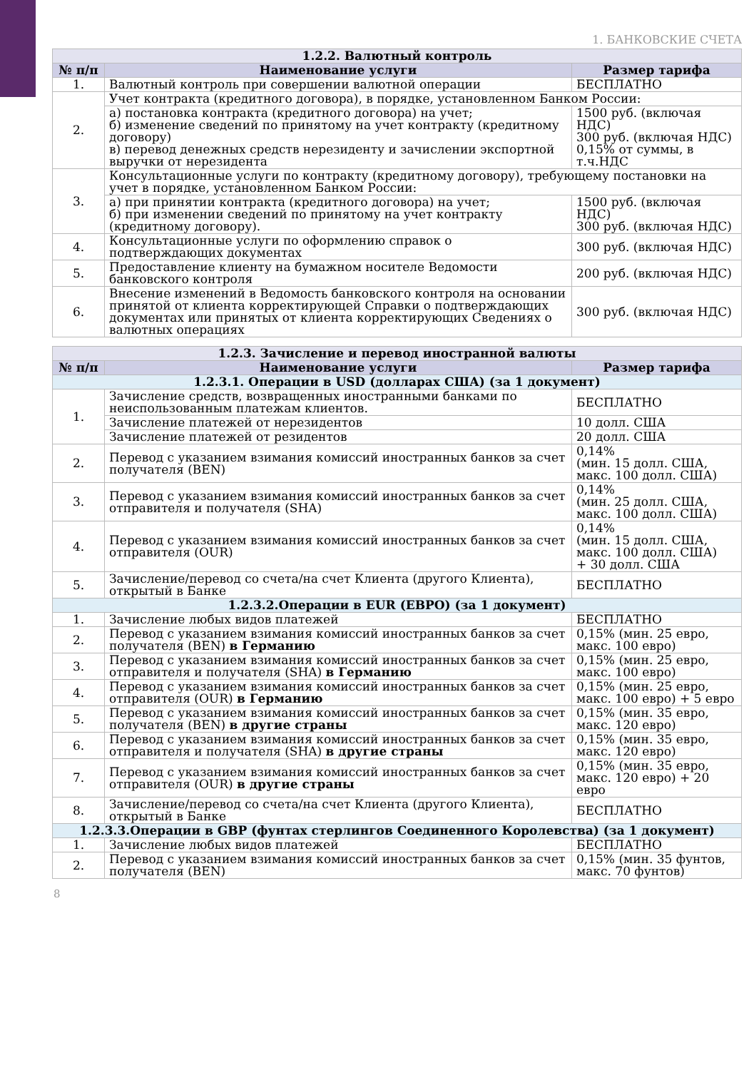1. БАНКОВСКИЕ СЧЕТА
| 1.2.2. Валютный контроль | | |
| --- | --- | --- |
| № п/п | Наименование услуги | Размер тарифа |
| 1. | Валютный контроль при совершении валютной операции | БЕСПЛАТНО |
| 2. | Учет контракта (кредитного договора), в порядке, установленном Банком России: | |
| | а) постановка контракта (кредитного договора) на учет; б) изменение сведений по принятому на учет контракту (кредитному договору) в) перевод денежных средств нерезиденту и зачислении экспортной выручки от нерезидента | 1500 руб. (включая НДС) 300 руб. (включая НДС) 0,15% от суммы, в т.ч.НДС |
| 3. | Консультационные услуги по контракту (кредитному договору), требующему постановки на учет в порядке, установленном Банком России: | |
| | а) при принятии контракта (кредитного договора) на учет; б) при изменении сведений по принятому на учет контракту (кредитному договору). | 1500 руб. (включая НДС) 300 руб. (включая НДС) |
| 4. | Консультационные услуги по оформлению справок о подтверждающих документах | 300 руб. (включая НДС) |
| 5. | Предоставление клиенту на бумажном носителе Ведомости банковского контроля | 200 руб. (включая НДС) |
| 6. | Внесение изменений в Ведомость банковского контроля на основании принятой от клиента корректирующей Справки о подтверждающих документах или принятых от клиента корректирующих Сведениях о валютных операциях | 300 руб. (включая НДС) |
| 1.2.3. Зачисление и перевод иностранной валюты | | |
| --- | --- | --- |
| № п/п | Наименование услуги | Размер тарифа |
| 1.2.3.1. Операции в USD (долларах США) (за 1 документ) | | |
| 1. | Зачисление средств, возвращенных иностранными банками по неиспользованным платежам клиентов. | БЕСПЛАТНО |
| | Зачисление платежей от нерезидентов | 10 долл. США |
| | Зачисление платежей от резидентов | 20 долл. США |
| 2. | Перевод с указанием взимания комиссий иностранных банков за счет получателя (BEN) | 0,14% (мин. 15 долл. США, макс. 100 долл. США) |
| 3. | Перевод с указанием взимания комиссий иностранных банков за счет отправителя и получателя (SHA) | 0,14% (мин. 25 долл. США, макс. 100 долл. США) |
| 4. | Перевод с указанием взимания комиссий иностранных банков за счет отправителя (OUR) | 0,14% (мин. 15 долл. США, макс. 100 долл. США) + 30 долл. США |
| 5. | Зачисление/перевод со счета/на счет Клиента (другого Клиента), открытый в Банке | БЕСПЛАТНО |
| 1.2.3.2.Операции в EUR (ЕВРО) (за 1 документ) | | |
| 1. | Зачисление любых видов платежей | БЕСПЛАТНО |
| 2. | Перевод с указанием взимания комиссий иностранных банков за счет получателя (BEN) в Германию | 0,15% (мин. 25 евро, макс. 100 евро) |
| 3. | Перевод с указанием взимания комиссий иностранных банков за счет отправителя и получателя (SHA) в Германию | 0,15% (мин. 25 евро, макс. 100 евро) |
| 4. | Перевод с указанием взимания комиссий иностранных банков за счет отправителя (OUR) в Германию | 0,15% (мин. 25 евро, макс. 100 евро) + 5 евро |
| 5. | Перевод с указанием взимания комиссий иностранных банков за счет получателя (BEN) в другие страны | 0,15% (мин. 35 евро, макс. 120 евро) |
| 6. | Перевод с указанием взимания комиссий иностранных банков за счет отправителя и получателя (SHA) в другие страны | 0,15% (мин. 35 евро, макс. 120 евро) |
| 7. | Перевод с указанием взимания комиссий иностранных банков за счет отправителя (OUR) в другие страны | 0,15% (мин. 35 евро, макс. 120 евро) + 20 евро |
| 8. | Зачисление/перевод со счета/на счет Клиента (другого Клиента), открытый в Банке | БЕСПЛАТНО |
| 1.2.3.3.Операции в GBP (фунтах стерлингов Соединенного Королевства) (за 1 документ) | | |
| 1. | Зачисление любых видов платежей | БЕСПЛАТНО |
| 2. | Перевод с указанием взимания комиссий иностранных банков за счет получателя (BEN) | 0,15% (мин. 35 фунтов, макс. 70 фунтов) |
8